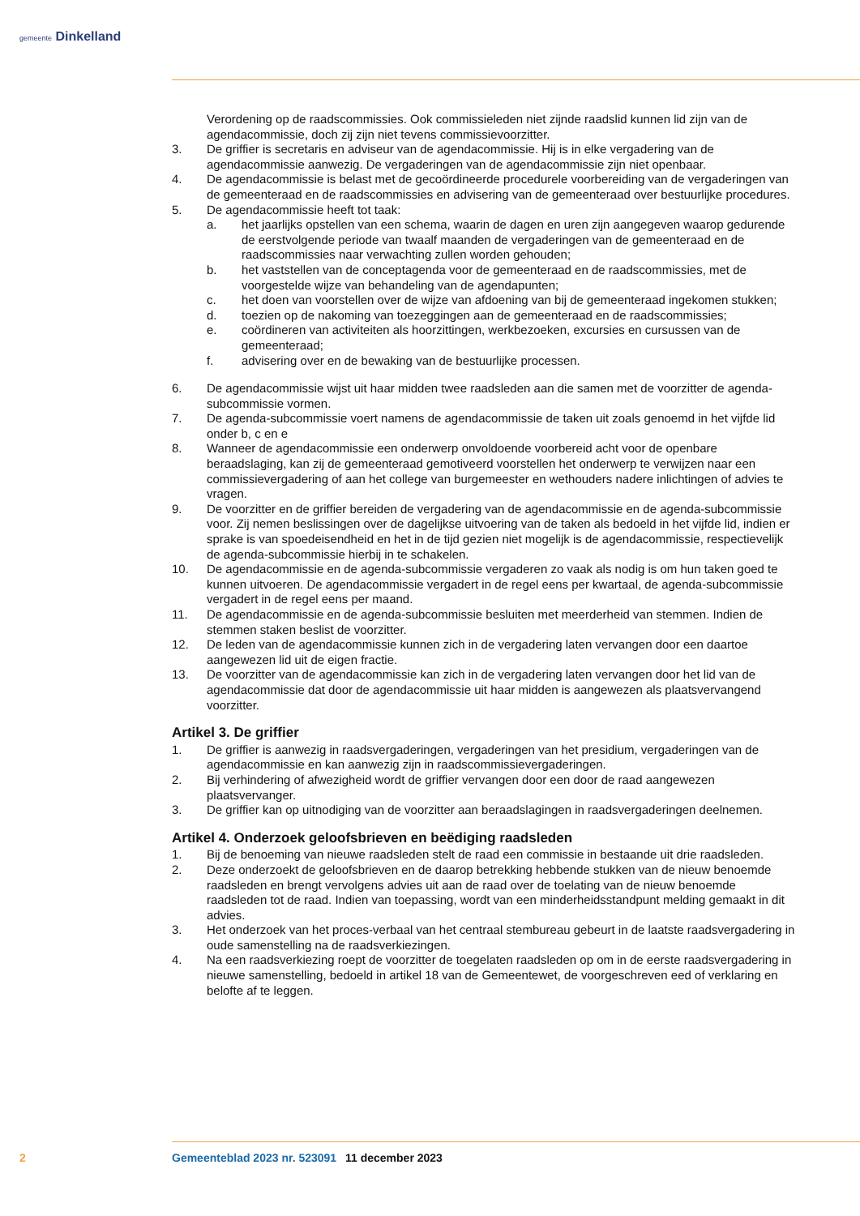gemeente Dinkelland
Verordening op de raadscommissies. Ook commissieleden niet zijnde raadslid kunnen lid zijn van de agendacommissie, doch zij zijn niet tevens commissievoorzitter.
3. De griffier is secretaris en adviseur van de agendacommissie. Hij is in elke vergadering van de agendacommissie aanwezig. De vergaderingen van de agendacommissie zijn niet openbaar.
4. De agendacommissie is belast met de gecoördineerde procedurele voorbereiding van de vergaderingen van de gemeenteraad en de raadscommissies en advisering van de gemeenteraad over bestuurlijke procedures.
5. De agendacommissie heeft tot taak:
a. het jaarlijks opstellen van een schema, waarin de dagen en uren zijn aangegeven waarop gedurende de eerstvolgende periode van twaalf maanden de vergaderingen van de gemeenteraad en de raadscommissies naar verwachting zullen worden gehouden;
b. het vaststellen van de conceptagenda voor de gemeenteraad en de raadscommissies, met de voorgestelde wijze van behandeling van de agendapunten;
c. het doen van voorstellen over de wijze van afdoening van bij de gemeenteraad ingekomen stukken;
d. toezien op de nakoming van toezeggingen aan de gemeenteraad en de raadscommissies;
e. coördineren van activiteiten als hoorzittingen, werkbezoeken, excursies en cursussen van de gemeenteraad;
f. advisering over en de bewaking van de bestuurlijke processen.
6. De agendacommissie wijst uit haar midden twee raadsleden aan die samen met de voorzitter de agenda-subcommissie vormen.
7. De agenda-subcommissie voert namens de agendacommissie de taken uit zoals genoemd in het vijfde lid onder b, c en e
8. Wanneer de agendacommissie een onderwerp onvoldoende voorbereid acht voor de openbare beraadslaging, kan zij de gemeenteraad gemotiveerd voorstellen het onderwerp te verwijzen naar een commissievergadering of aan het college van burgemeester en wethouders nadere inlichtingen of advies te vragen.
9. De voorzitter en de griffier bereiden de vergadering van de agendacommissie en de agenda-subcommissie voor. Zij nemen beslissingen over de dagelijkse uitvoering van de taken als bedoeld in het vijfde lid, indien er sprake is van spoedeisendheid en het in de tijd gezien niet mogelijk is de agendacommissie, respectievelijk de agenda-subcommissie hierbij in te schakelen.
10. De agendacommissie en de agenda-subcommissie vergaderen zo vaak als nodig is om hun taken goed te kunnen uitvoeren. De agendacommissie vergadert in de regel eens per kwartaal, de agenda-subcommissie vergadert in de regel eens per maand.
11. De agendacommissie en de agenda-subcommissie besluiten met meerderheid van stemmen. Indien de stemmen staken beslist de voorzitter.
12. De leden van de agendacommissie kunnen zich in de vergadering laten vervangen door een daartoe aangewezen lid uit de eigen fractie.
13. De voorzitter van de agendacommissie kan zich in de vergadering laten vervangen door het lid van de agendacommissie dat door de agendacommissie uit haar midden is aangewezen als plaatsvervangend voorzitter.
Artikel 3. De griffier
1. De griffier is aanwezig in raadsvergaderingen, vergaderingen van het presidium, vergaderingen van de agendacommissie en kan aanwezig zijn in raadscommissievergaderingen.
2. Bij verhindering of afwezigheid wordt de griffier vervangen door een door de raad aangewezen plaatsvervanger.
3. De griffier kan op uitnodiging van de voorzitter aan beraadslagingen in raadsvergaderingen deelnemen.
Artikel 4. Onderzoek geloofsbrieven en beëdiging raadsleden
1. Bij de benoeming van nieuwe raadsleden stelt de raad een commissie in bestaande uit drie raadsleden.
2. Deze onderzoekt de geloofsbrieven en de daarop betrekking hebbende stukken van de nieuw benoemde raadsleden en brengt vervolgens advies uit aan de raad over de toelating van de nieuw benoemde raadsleden tot de raad. Indien van toepassing, wordt van een minderheidsstandpunt melding gemaakt in dit advies.
3. Het onderzoek van het proces-verbaal van het centraal stembureau gebeurt in de laatste raadsvergadering in oude samenstelling na de raadsverkiezingen.
4. Na een raadsverkiezing roept de voorzitter de toegelaten raadsleden op om in de eerste raadsvergadering in nieuwe samenstelling, bedoeld in artikel 18 van de Gemeentewet, de voorgeschreven eed of verklaring en belofte af te leggen.
2 Gemeenteblad 2023 nr. 523091 11 december 2023